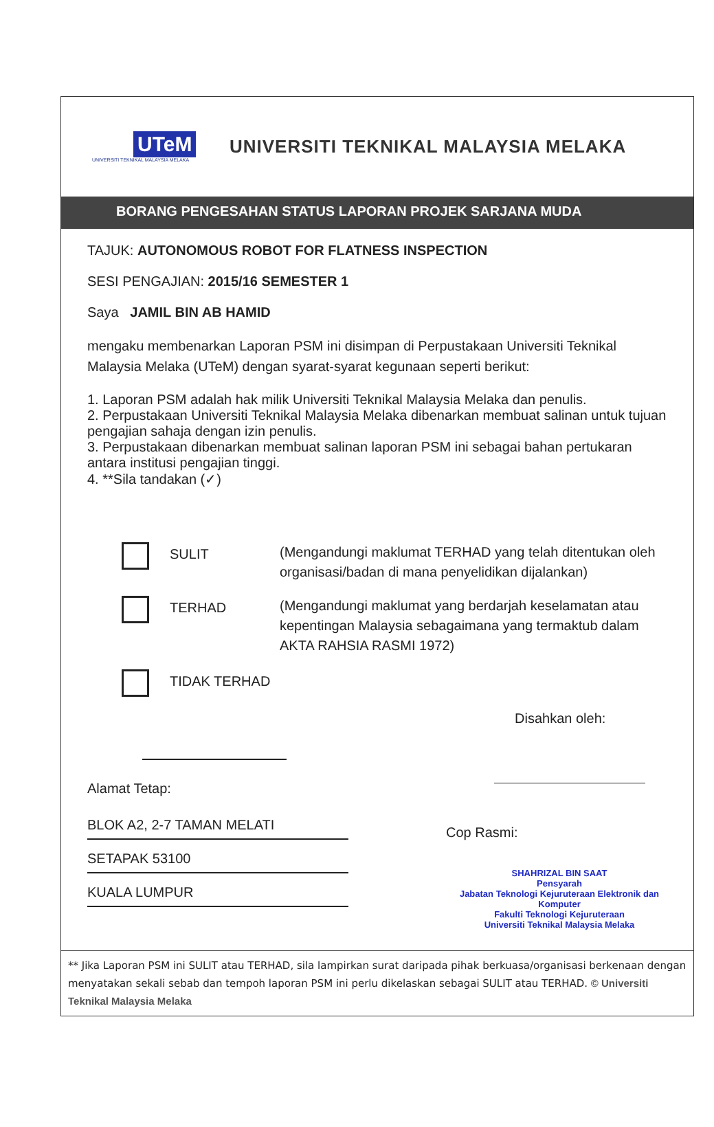UTeM
UNIVERSITI TEKNIKAL MALAYSIA MELAKA
UNIVERSITI TEKNIKAL MALAYSIA MELAKA
BORANG PENGESAHAN STATUS LAPORAN PROJEK SARJANA MUDA
TAJUK: AUTONOMOUS ROBOT FOR FLATNESS INSPECTION
SESI PENGAJIAN: 2015/16 SEMESTER 1
Saya JAMIL BIN AB HAMID
mengaku membenarkan Laporan PSM ini disimpan di Perpustakaan Universiti Teknikal Malaysia Melaka (UTeM) dengan syarat-syarat kegunaan seperti berikut:
1. Laporan PSM adalah hak milik Universiti Teknikal Malaysia Melaka dan penulis.
2. Perpustakaan Universiti Teknikal Malaysia Melaka dibenarkan membuat salinan untuk tujuan pengajian sahaja dengan izin penulis.
3. Perpustakaan dibenarkan membuat salinan laporan PSM ini sebagai bahan pertukaran antara institusi pengajian tinggi.
4. **Sila tandakan (✓)
SULIT
(Mengandungi maklumat TERHAD yang telah ditentukan oleh organisasi/badan di mana penyelidikan dijalankan)
TERHAD
(Mengandungi maklumat yang berdarjah keselamatan atau kepentingan Malaysia sebagaimana yang termaktub dalam AKTA RAHSIA RASMI 1972)
TIDAK TERHAD
Alamat Tetap:
BLOK A2, 2-7 TAMAN MELATI
SETAPAK 53100
KUALA LUMPUR
Disahkan oleh:
Cop Rasmi:
SHAHRIZAL BIN SAAT
Pensyarah
Jabatan Teknologi Kejuruteraan Elektronik dan Komputer
Fakulti Teknologi Kejuruteraan
Universiti Teknikal Malaysia Melaka
** Jika Laporan PSM ini SULIT atau TERHAD, sila lampirkan surat daripada pihak berkuasa/organisasi berkenaan dengan menyatakan sekali sebab dan tempoh laporan PSM ini perlu dikelaskan sebagai SULIT atau TERHAD. © Universiti Teknikal Malaysia Melaka